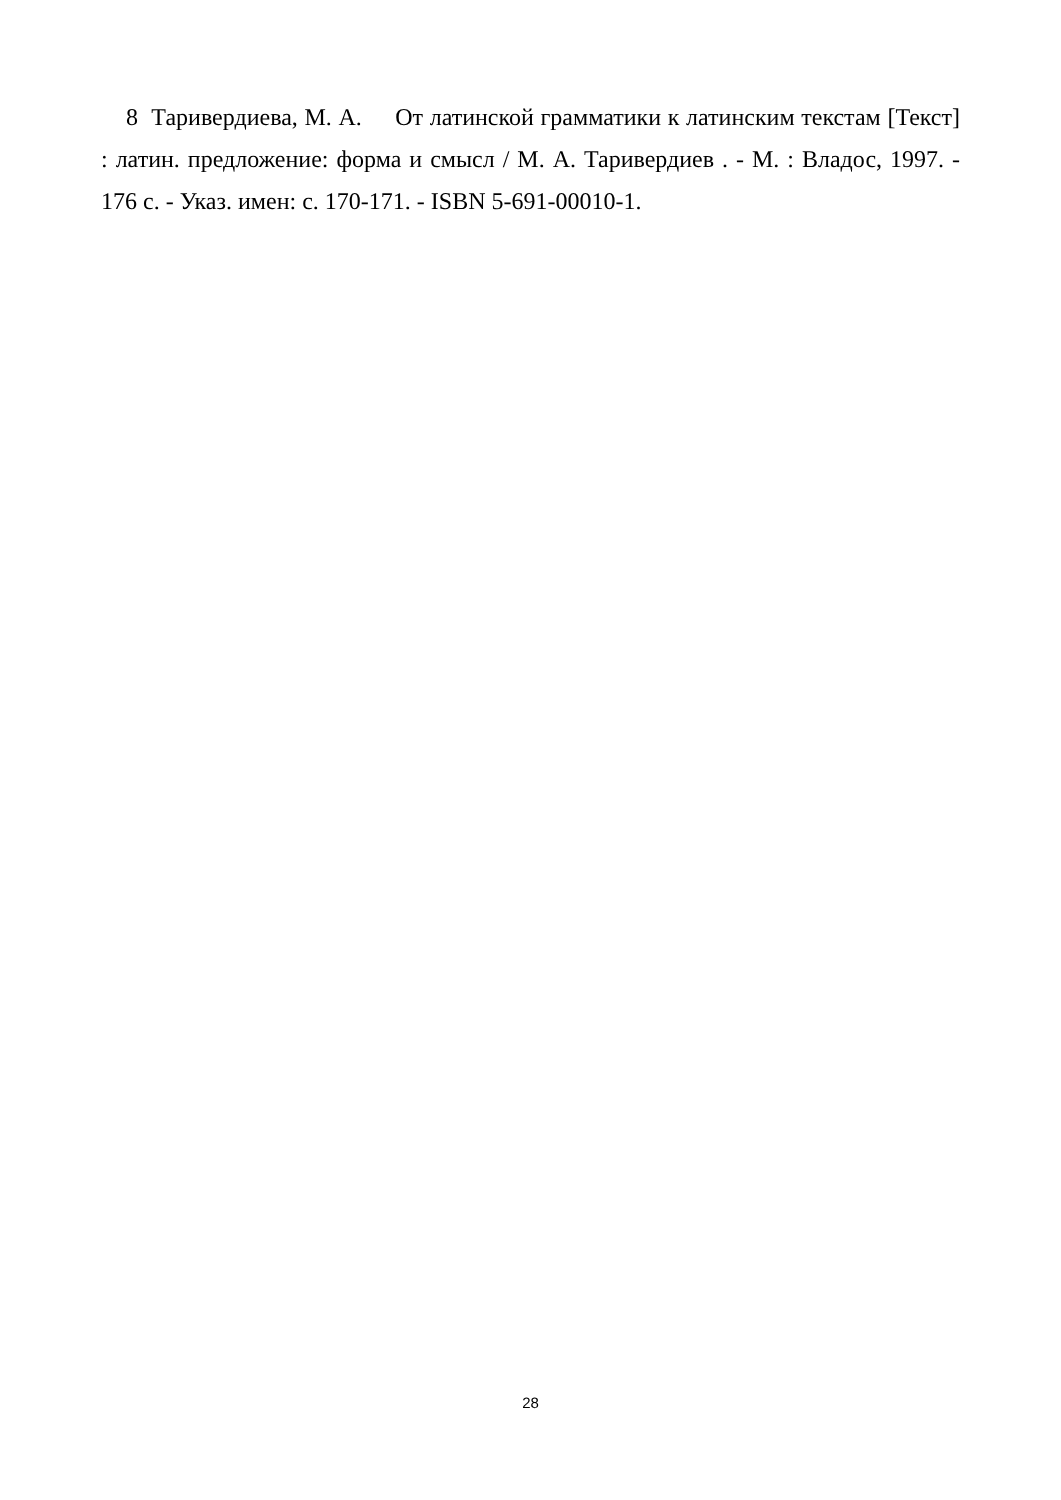8 Таривердиева, М. А. От латинской грамматики к латинским текстам [Текст] : латин. предложение: форма и смысл / М. А. Таривердиев . - М. : Владос, 1997. - 176 с. - Указ. имен: с. 170-171. - ISBN 5-691-00010-1.
28